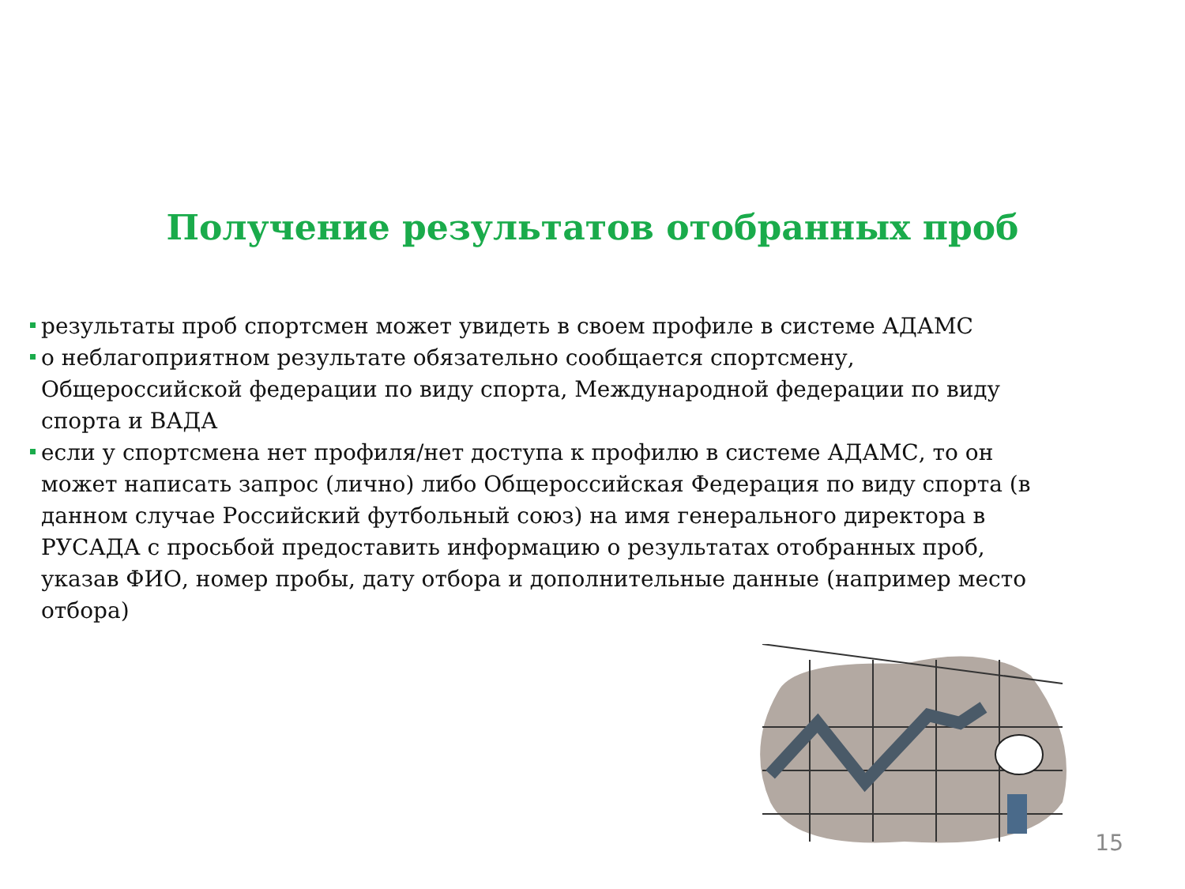Получение результатов отобранных проб
результаты проб спортсмен может увидеть в своем профиле в системе АДАМС
о неблагоприятном результате обязательно сообщается спортсмену, Общероссийской федерации по виду спорта, Международной федерации по виду спорта и ВАДА
если у спортсмена нет профиля/нет доступа к профилю в системе АДАМС, то он может написать запрос (лично) либо Общероссийская Федерация по виду спорта (в данном случае Российский футбольный союз) на имя генерального директора в РУСАДА с просьбой предоставить информацию о результатах отобранных проб, указав ФИО, номер пробы, дату отбора и дополнительные данные (например место отбора)
15